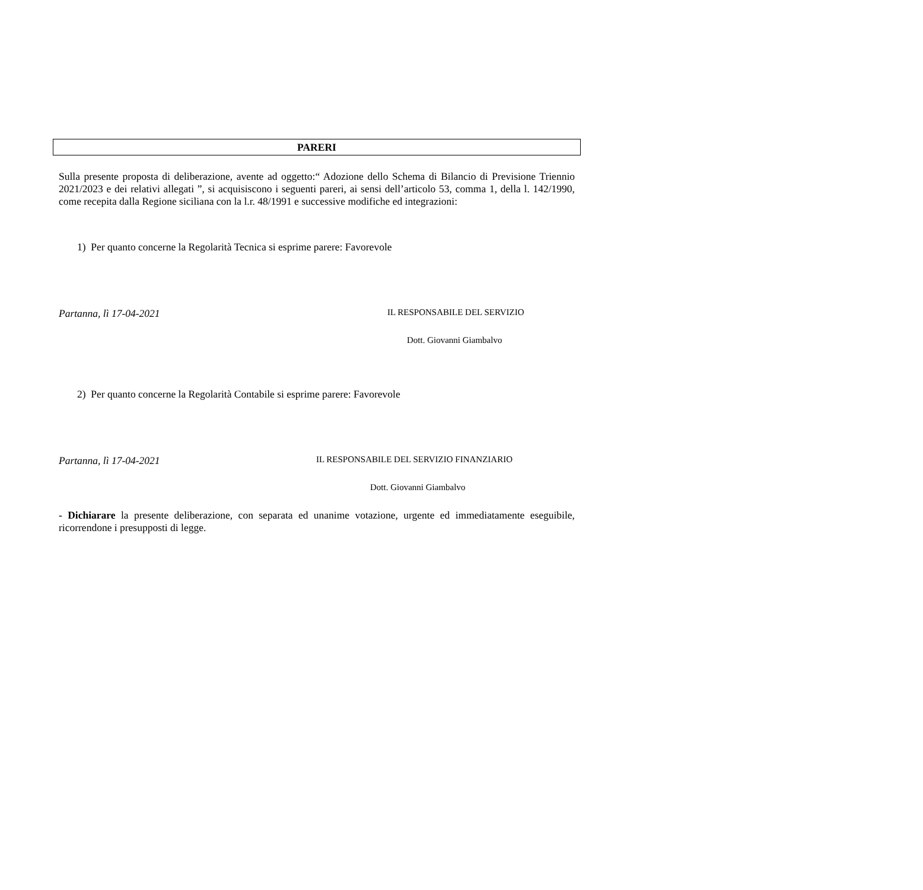PARERI
Sulla presente proposta di deliberazione, avente ad oggetto:“ Adozione dello Schema di Bilancio di Previsione Triennio 2021/2023 e dei relativi allegati ”, si acquisiscono i seguenti pareri, ai sensi dell’articolo 53, comma 1, della l. 142/1990, come recepita dalla Regione siciliana con la l.r. 48/1991 e successive modifiche ed integrazioni:
1) Per quanto concerne la Regolarità Tecnica si esprime parere: Favorevole
Partanna, lì 17-04-2021 IL RESPONSABILE DEL SERVIZIO
Dott. Giovanni Giambalvo
2) Per quanto concerne la Regolarità Contabile si esprime parere: Favorevole
Partanna, lì 17-04-2021 IL RESPONSABILE DEL SERVIZIO FINANZIARIO
Dott. Giovanni Giambalvo
- Dichiarare la presente deliberazione, con separata ed unanime votazione, urgente ed immediatamente eseguibile, ricorrendone i presupposti di legge.